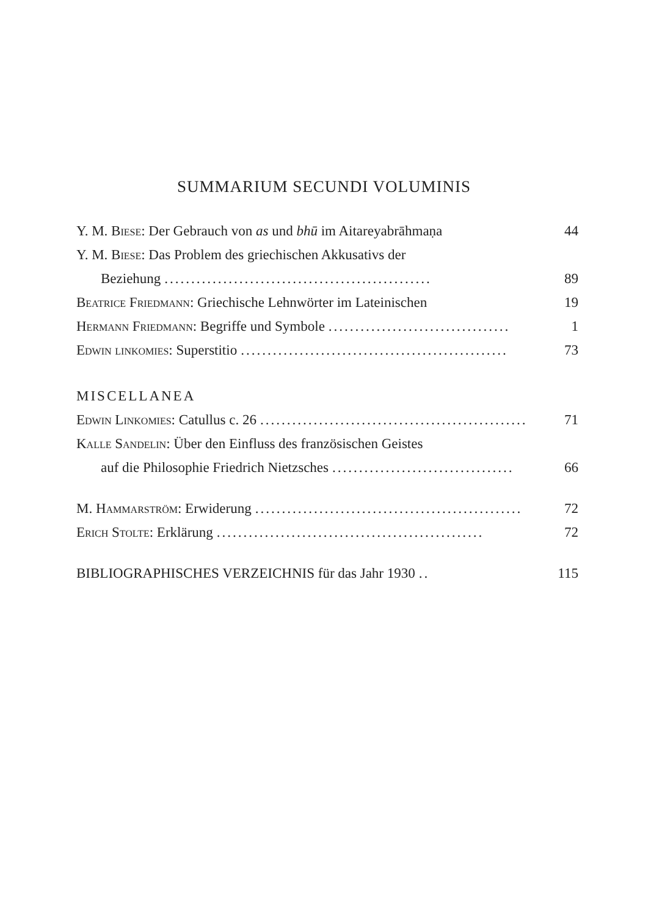SUMMARIUM SECUNDI VOLUMINIS
Y. M. Biese: Der Gebrauch von as und bhū im Aitareyabrāhmaṇa 44
Y. M. Biese: Das Problem des griechischen Akkusativs der
Beziehung.................................................. 89
Beatrice Friedmann: Griechische Lehnwörter im Lateinischen 19
Hermann Friedmann: Begriffe und Symbole.................................. 1
Edwin linkomies: Superstitio.................................................. 73
MISCELLANEA
Edwin Linkomies: Catullus c. 26.................................................. 71
Kalle Sandelin: Über den Einfluss des französischen Geistes
auf die Philosophie Friedrich Nietzsches.................................. 66
M. Hammarström: Erwiderung.................................................. 72
Erich Stolte: Erklärung.................................................. 72
BIBLIOGRAPHISCHES VERZEICHNIS für das Jahr 1930.. 115